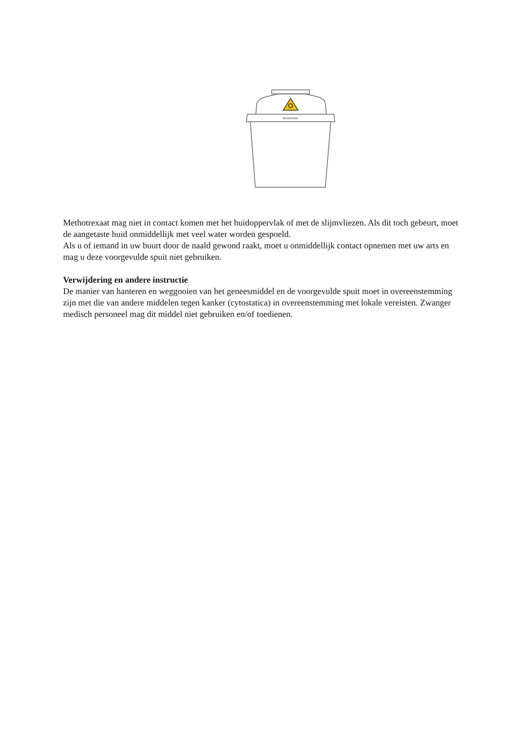BIOHAZARD
Methotrexaat mag niet in contact komen met het huidoppervlak of met de slijmvliezen. Als dit toch gebeurt, moet de aangetaste huid onmiddellijk met veel water worden gespoeld.
Als u of iemand in uw buurt door de naald gewond raakt, moet u onmiddellijk contact opnemen met uw arts en mag u deze voorgevulde spuit niet gebruiken.
Verwijdering en andere instructie
De manier van hanteren en weggooien van het geneesmiddel en de voorgevulde spuit moet in overeenstemming zijn met die van andere middelen tegen kanker (cytostatica) in overeenstemming met lokale vereisten. Zwanger medisch personeel mag dit middel niet gebruiken en/of toedienen.